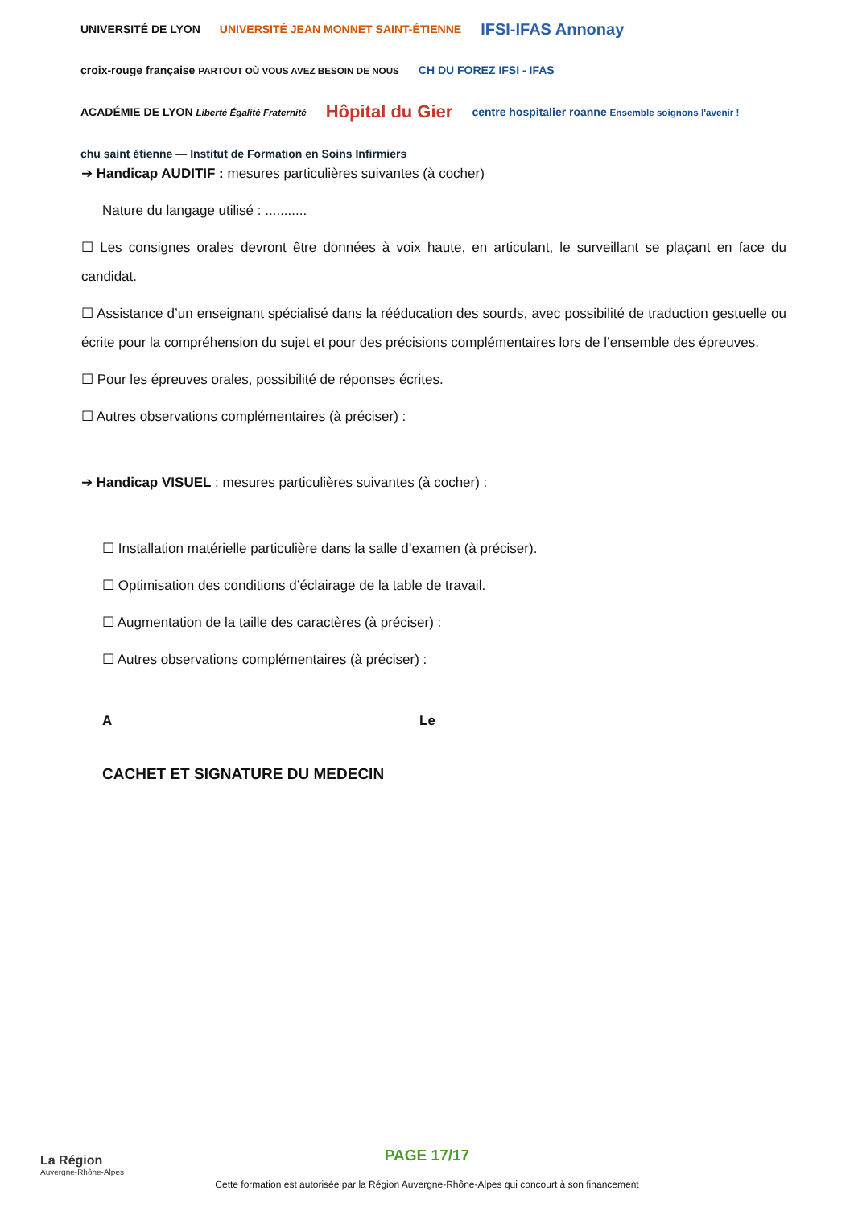UNIVERSITÉ DE LYON UNIVERSITÉ JEAN MONNET SAINT-ÉTIENNE IFSI-IFAS Annonay croix-rouge française PARTOUT OÙ VOUS AVEZ BESOIN DE NOUS CH DU FOREZ IFSI - IFAS ACADÉMIE DE LYON Liberté Égalité Fraternité Hôpital du Gier centre hospitalier roanne Ensemble soignons l'avenir ! chu saint étienne — Institut de Formation en Soins Infirmiers
➔ Handicap AUDITIF : mesures particulières suivantes (à cocher)
Nature du langage utilisé : ...........
☐ Les consignes orales devront être données à voix haute, en articulant, le surveillant se plaçant en face du candidat.
☐ Assistance d’un enseignant spécialisé dans la rééducation des sourds, avec possibilité de traduction gestuelle ou écrite pour la compréhension du sujet et pour des précisions complémentaires lors de l’ensemble des épreuves.
☐ Pour les épreuves orales, possibilité de réponses écrites.
☐ Autres observations complémentaires (à préciser) :
➔ Handicap VISUEL : mesures particulières suivantes (à cocher) :
☐ Installation matérielle particulière dans la salle d’examen (à préciser).
☐ Optimisation des conditions d’éclairage de la table de travail.
☐ Augmentation de la taille des caractères (à préciser) :
☐ Autres observations complémentaires (à préciser) :
A Le
CACHET ET SIGNATURE DU MEDECIN
La Région
Auvergne-Rhône-Alpes
PAGE 17/17
Cette formation est autorisée par la Région Auvergne-Rhône-Alpes qui concourt à son financement